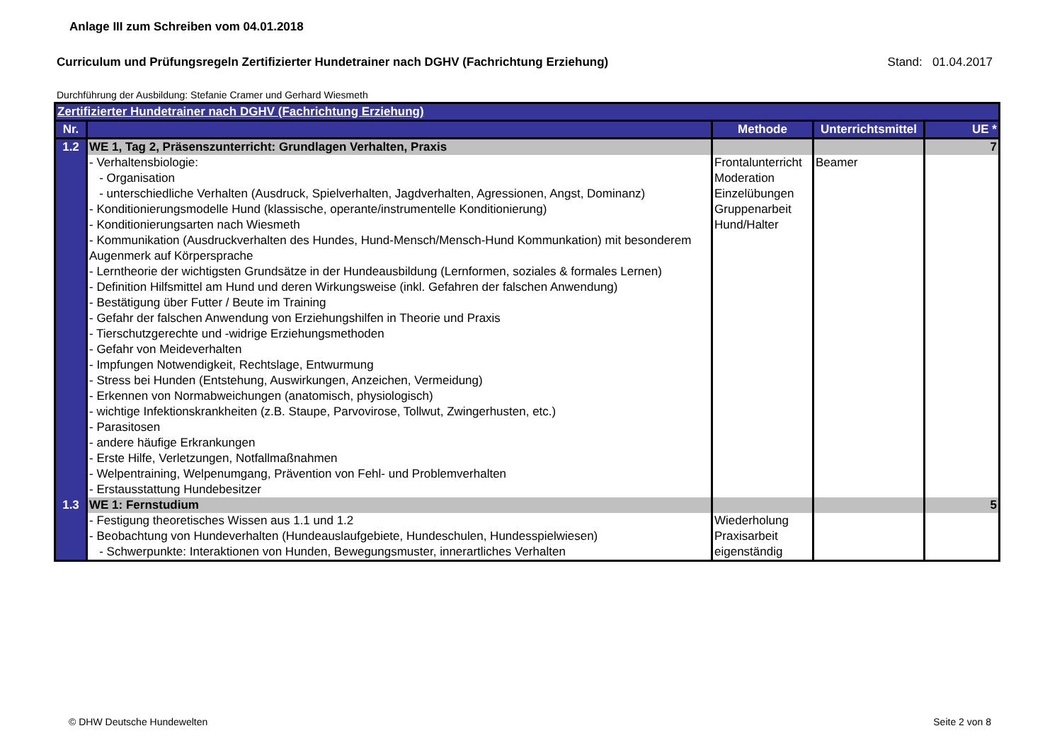Anlage III zum Schreiben vom 04.01.2018
Curriculum und Prüfungsregeln Zertifizierter Hundetrainer nach DGHV (Fachrichtung Erziehung) Stand: 01.04.2017
Durchführung der Ausbildung: Stefanie Cramer und Gerhard Wiesmeth
| Zertifizierter Hundetrainer nach DGHV (Fachrichtung Erziehung) | | | | |
| Nr. | | Methode | Unterrichtsmittel | UE * |
| 1.2 | WE 1, Tag 2, Präsenszunterricht: Grundlagen Verhalten, Praxis | | | 7 |
| | - Verhaltensbiologie: - Organisation - unterschiedliche Verhalten (Ausdruck, Spielverhalten, Jagdverhalten, Agressionen, Angst, Dominanz) - Konditionierungsmodelle Hund (klassische, operante/instrumentelle Konditionierung) - Konditionierungsarten nach Wiesmeth - Kommunikation (Ausdruckverhalten des Hundes, Hund-Mensch/Mensch-Hund Kommunkation) mit besonderem Augenmerk auf Körpersprache - Lerntheorie der wichtigsten Grundsätze in der Hundeausbildung (Lernformen, soziales & formales Lernen) - Definition Hilfsmittel am Hund und deren Wirkungsweise (inkl. Gefahren der falschen Anwendung) - Bestätigung über Futter / Beute im Training - Gefahr der falschen Anwendung von Erziehungshilfen in Theorie und Praxis - Tierschutzgerechte und -widrige Erziehungsmethoden - Gefahr von Meideverhalten - Impfungen Notwendigkeit, Rechtslage, Entwurmung - Stress bei Hunden (Entstehung, Auswirkungen, Anzeichen, Vermeidung) - Erkennen von Normabweichungen (anatomisch, physiologisch) - wichtige Infektionskrankheiten (z.B. Staupe, Parvovirose, Tollwut, Zwingerhusten, etc.) - Parasitosen - andere häufige Erkrankungen - Erste Hilfe, Verletzungen, Notfallmaßnahmen - Welpentraining, Welpenumgang, Prävention von Fehl- und Problemverhalten - Erstausstattung Hundebesitzer | Frontalunterricht Moderation Einzelübungen Gruppenarbeit Hund/Halter | Beamer | |
| 1.3 | WE 1: Fernstudium | | | 5 |
| | - Festigung theoretisches Wissen aus 1.1 und 1.2 - Beobachtung von Hundeverhalten (Hundeauslaufgebiete, Hundeschulen, Hundesspielwiesen) - Schwerpunkte: Interaktionen von Hunden, Bewegungsmuster, innerartliches Verhalten | Wiederholung Praxisarbeit eigenständig | | |
© DHW Deutsche Hundewelten Seite 2 von 8